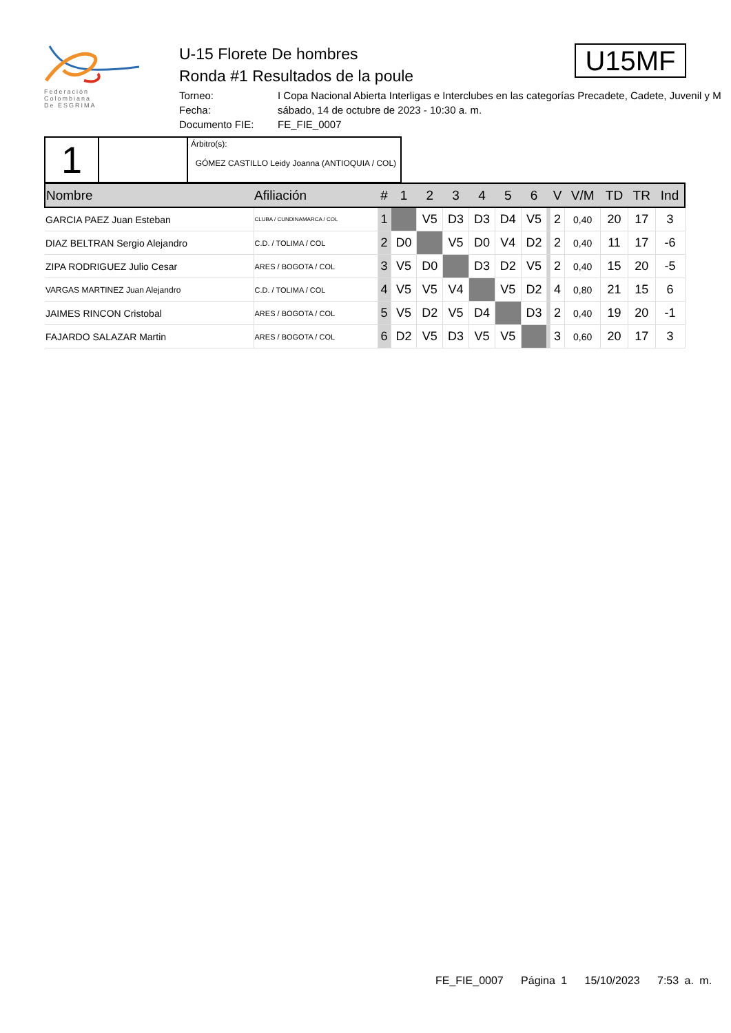Federación
Colombiana
De ESGRIMA
U-15 Florete De hombres
Ronda #1 Resultados de la poule
Torneo: I Copa Nacional Abierta Interligas e Interclubes en las categorías Precadete, Cadete, Juvenil y M
Fecha: sábado, 14 de octubre de 2023 - 10:30 a. m.
Documento FIE: FE_FIE_0007
U15MF
| 1 | | Árbitro(s): GÓMEZ CASTILLO Leidy Joanna (ANTIOQUIA / COL) |
| Nombre | Afiliación | # | 1 | 2 | 3 | 4 | 5 | 6 | | V | V/M | TD | TR | Ind |
| --- | --- | --- | --- | --- | --- | --- | --- | --- | --- | --- | --- | --- | --- | --- |
| GARCIA PAEZ Juan Esteban | CLUBA / CUNDINAMARCA / COL | 1 | | V5 | D3 | D3 | D4 | V5 | | 2 | 0,40 | 20 | 17 | 3 |
| DIAZ BELTRAN Sergio Alejandro | C.D. / TOLIMA / COL | 2 | D0 | | V5 | D0 | V4 | D2 | | 2 | 0,40 | 11 | 17 | -6 |
| ZIPA RODRIGUEZ Julio Cesar | ARES / BOGOTA / COL | 3 | V5 | D0 | | D3 | D2 | V5 | | 2 | 0,40 | 15 | 20 | -5 |
| VARGAS MARTINEZ Juan Alejandro | C.D. / TOLIMA / COL | 4 | V5 | V5 | V4 | | V5 | D2 | | 4 | 0,80 | 21 | 15 | 6 |
| JAIMES RINCON Cristobal | ARES / BOGOTA / COL | 5 | V5 | D2 | V5 | D4 | | D3 | | 2 | 0,40 | 19 | 20 | -1 |
| FAJARDO SALAZAR Martin | ARES / BOGOTA / COL | 6 | D2 | V5 | D3 | V5 | V5 | | | 3 | 0,60 | 20 | 17 | 3 |
FE_FIE_0007 Página 1 15/10/2023 7:53 a. m.